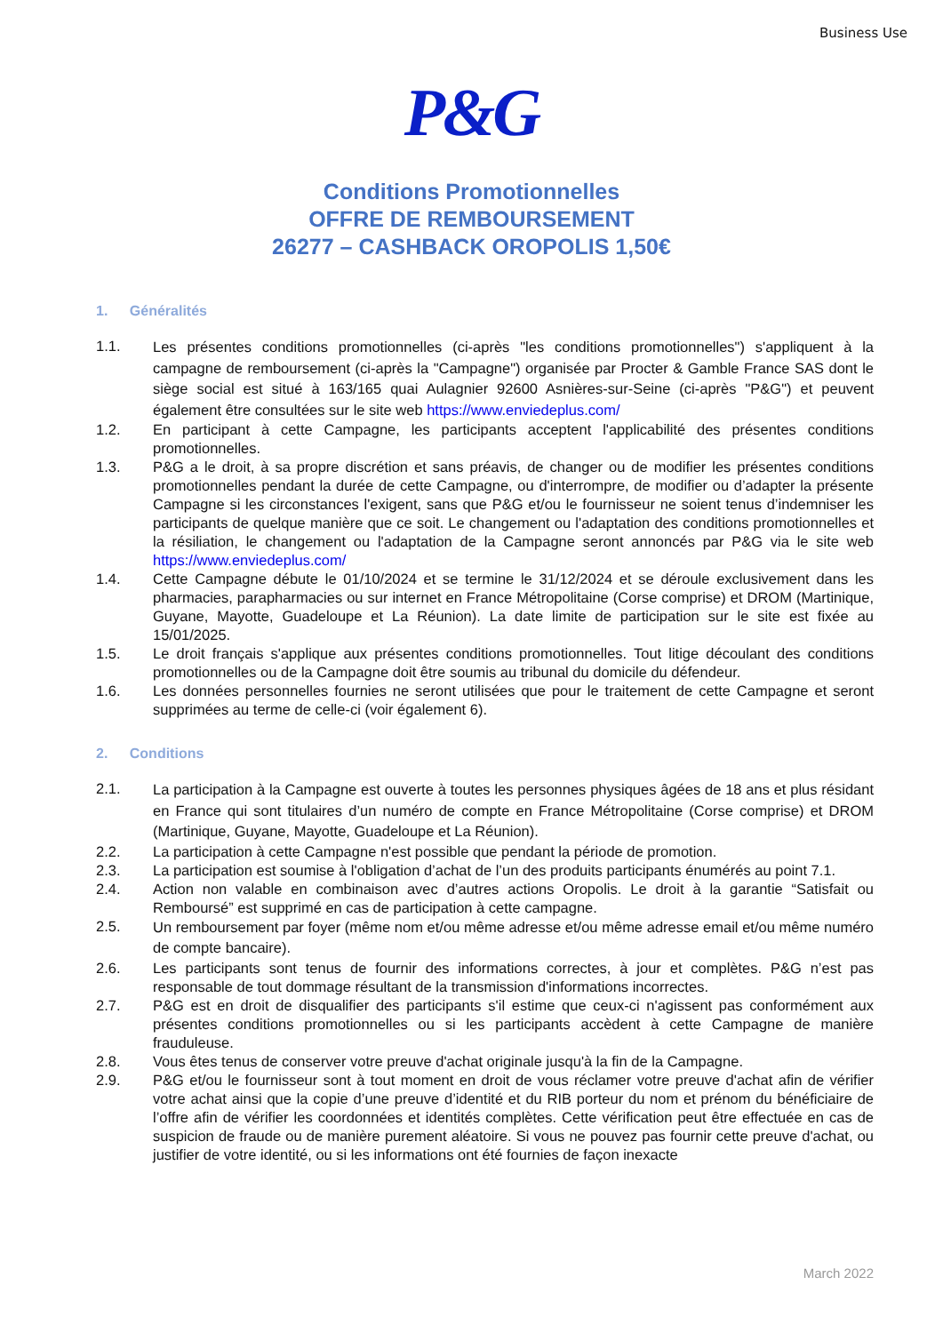Business Use
P&G
Conditions Promotionnelles
OFFRE DE REMBOURSEMENT
26277 – CASHBACK OROPOLIS 1,50€
1. Généralités
1.1.
Les présentes conditions promotionnelles (ci-après "les conditions promotionnelles") s'appliquent à la campagne de remboursement (ci-après la "Campagne") organisée par Procter & Gamble France SAS dont le siège social est situé à 163/165 quai Aulagnier 92600 Asnières-sur-Seine (ci-après "P&G") et peuvent également être consultées sur le site web https://www.enviedeplus.com/
1.2. En participant à cette Campagne, les participants acceptent l'applicabilité des présentes conditions promotionnelles.
1.3. P&G a le droit, à sa propre discrétion et sans préavis, de changer ou de modifier les présentes conditions promotionnelles pendant la durée de cette Campagne, ou d'interrompre, de modifier ou d’adapter la présente Campagne si les circonstances l'exigent, sans que P&G et/ou le fournisseur ne soient tenus d’indemniser les participants de quelque manière que ce soit. Le changement ou l'adaptation des conditions promotionnelles et la résiliation, le changement ou l'adaptation de la Campagne seront annoncés par P&G via le site web https://www.enviedeplus.com/
1.4. Cette Campagne débute le 01/10/2024 et se termine le 31/12/2024 et se déroule exclusivement dans les pharmacies, parapharmacies ou sur internet en France Métropolitaine (Corse comprise) et DROM (Martinique, Guyane, Mayotte, Guadeloupe et La Réunion). La date limite de participation sur le site est fixée au 15/01/2025.
1.5. Le droit français s'applique aux présentes conditions promotionnelles. Tout litige découlant des conditions promotionnelles ou de la Campagne doit être soumis au tribunal du domicile du défendeur.
1.6. Les données personnelles fournies ne seront utilisées que pour le traitement de cette Campagne et seront supprimées au terme de celle-ci (voir également 6).
2. Conditions
2.1.
La participation à la Campagne est ouverte à toutes les personnes physiques âgées de 18 ans et plus résidant en France qui sont titulaires d’un numéro de compte en France Métropolitaine (Corse comprise) et DROM (Martinique, Guyane, Mayotte, Guadeloupe et La Réunion).
2.2. La participation à cette Campagne n'est possible que pendant la période de promotion.
2.3. La participation est soumise à l'obligation d’achat de l’un des produits participants énumérés au point 7.1.
2.4. Action non valable en combinaison avec d’autres actions Oropolis. Le droit à la garantie “Satisfait ou Remboursé” est supprimé en cas de participation à cette campagne.
2.5.
Un remboursement par foyer (même nom et/ou même adresse et/ou même adresse email et/ou même numéro de compte bancaire).
2.6. Les participants sont tenus de fournir des informations correctes, à jour et complètes. P&G n’est pas responsable de tout dommage résultant de la transmission d'informations incorrectes.
2.7. P&G est en droit de disqualifier des participants s'il estime que ceux-ci n'agissent pas conformément aux présentes conditions promotionnelles ou si les participants accèdent à cette Campagne de manière frauduleuse.
2.8. Vous êtes tenus de conserver votre preuve d'achat originale jusqu'à la fin de la Campagne.
2.9. P&G et/ou le fournisseur sont à tout moment en droit de vous réclamer votre preuve d'achat afin de vérifier votre achat ainsi que la copie d’une preuve d’identité et du RIB porteur du nom et prénom du bénéficiaire de l’offre afin de vérifier les coordonnées et identités complètes. Cette vérification peut être effectuée en cas de suspicion de fraude ou de manière purement aléatoire. Si vous ne pouvez pas fournir cette preuve d'achat, ou justifier de votre identité, ou si les informations ont été fournies de façon inexacte
March 2022